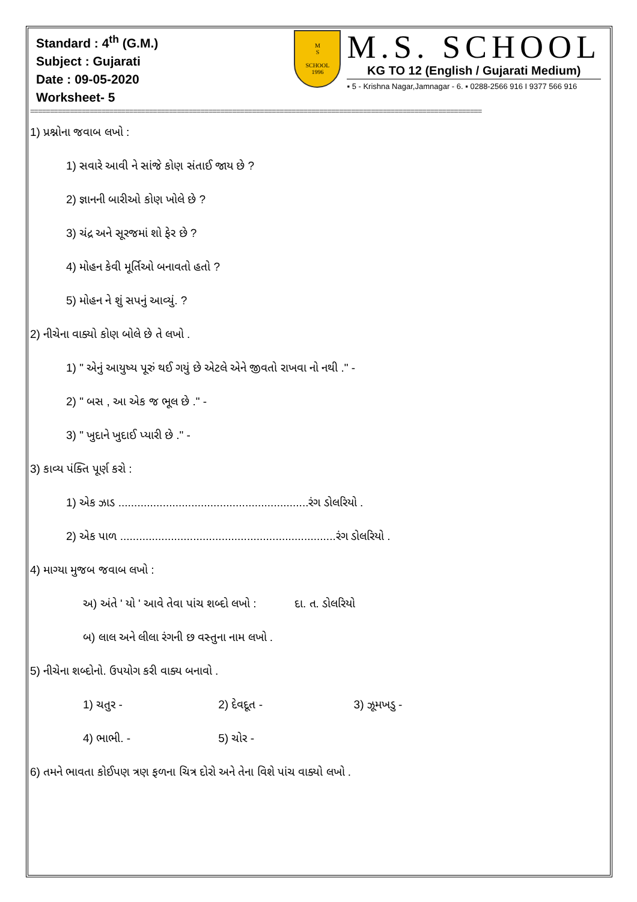Standard : 4<sup>th</sup> (G.M.)
Subject : Gujarati
Date : 09-05-2020
Worksheet- 5
M
S
SCHOOL
1996
M.S. SCHOOL
KG TO 12 (English / Gujarati Medium)
▪ 5 - Krishna Nagar,Jamnagar - 6. ▪ 0288-2566 916 I 9377 566 916
==================================================================================================================
1) પ્રશ્નોના જવાબ લખો :
1) સવારે આવી ને સાંજે કોણ સંતાઈ જાય છે ?
2) જ્ઞાનની બારીઓ કોણ ખોલે છે ?
3) ચંદ્ર અને સૂરજમાં શો ફેર છે ?
4) મોહન કેવી મૂર્તિઓ બનાવતો હતો ?
5) મોહન ને શું સપનું આવ્યું. ?
2) નીચેના વાક્યો કોણ બોલે છે તે લખો .
1) " એનું આયુષ્ય પૂરું થઈ ગયું છે એટલે એને જીવતો રાખવા નો નથી ." -
2) " બસ , આ એક જ ભૂલ છે ." -
3) " ખુદાને ખુદાઈ પ્યારી છે ." -
3) કાવ્ય પંક્તિ પૂર્ણ કરો :
1) એક ઝાડ ............................................................રંગ ડોલરિયો .
2) એક પાળ ....................................................................રંગ ડોલરિયો .
4) માગ્યા મુજબ જવાબ લખો :
અ) અંતે ' યો ' આવે તેવા પાંચ શબ્દો લખો : દા. ત. ડોલરિયો
બ) લાલ અને લીલા રંગની છ વસ્તુના નામ લખો .
5) નીચેના શબ્દોનો. ઉપયોગ કરી વાક્ય બનાવો .
1) ચતુર - 2) દેવદૂત - 3) ઝૂમખડુ -
4) ભાભી. - 5) ચોર -
6) તમને ભાવતા કોઈપણ ત્રણ ફળના ચિત્ર દોરો અને તેના વિશે પાંચ વાક્યો લખો .